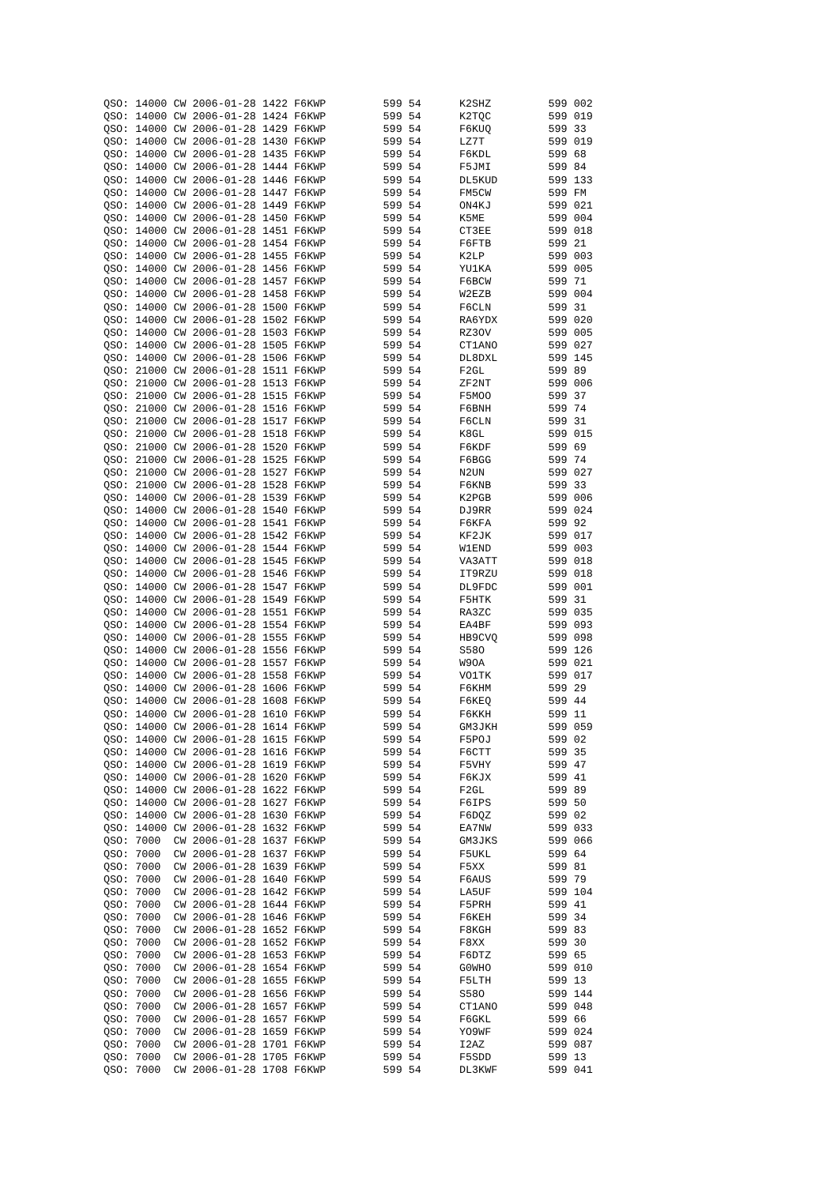QSO: 14000 CW 2006-01-28 1422 F6KWP         599 54      K2SHZ         599 002
QSO: 14000 CW 2006-01-28 1424 F6KWP         599 54      K2TQC         599 019
QSO: 14000 CW 2006-01-28 1429 F6KWP         599 54      F6KUQ         599 33
QSO: 14000 CW 2006-01-28 1430 F6KWP         599 54      LZ7T          599 019
QSO: 14000 CW 2006-01-28 1435 F6KWP         599 54      F6KDL         599 68
QSO: 14000 CW 2006-01-28 1444 F6KWP         599 54      F5JMI         599 84
QSO: 14000 CW 2006-01-28 1446 F6KWP         599 54      DL5KUD        599 133
QSO: 14000 CW 2006-01-28 1447 F6KWP         599 54      FM5CW         599 FM
QSO: 14000 CW 2006-01-28 1449 F6KWP         599 54      ON4KJ         599 021
QSO: 14000 CW 2006-01-28 1450 F6KWP         599 54      K5ME          599 004
QSO: 14000 CW 2006-01-28 1451 F6KWP         599 54      CT3EE         599 018
QSO: 14000 CW 2006-01-28 1454 F6KWP         599 54      F6FTB         599 21
QSO: 14000 CW 2006-01-28 1455 F6KWP         599 54      K2LP          599 003
QSO: 14000 CW 2006-01-28 1456 F6KWP         599 54      YU1KA         599 005
QSO: 14000 CW 2006-01-28 1457 F6KWP         599 54      F6BCW         599 71
QSO: 14000 CW 2006-01-28 1458 F6KWP         599 54      W2EZB         599 004
QSO: 14000 CW 2006-01-28 1500 F6KWP         599 54      F6CLN         599 31
QSO: 14000 CW 2006-01-28 1502 F6KWP         599 54      RA6YDX        599 020
QSO: 14000 CW 2006-01-28 1503 F6KWP         599 54      RZ3OV         599 005
QSO: 14000 CW 2006-01-28 1505 F6KWP         599 54      CT1ANO        599 027
QSO: 14000 CW 2006-01-28 1506 F6KWP         599 54      DL8DXL        599 145
QSO: 21000 CW 2006-01-28 1511 F6KWP         599 54      F2GL          599 89
QSO: 21000 CW 2006-01-28 1513 F6KWP         599 54      ZF2NT         599 006
QSO: 21000 CW 2006-01-28 1515 F6KWP         599 54      F5MOO         599 37
QSO: 21000 CW 2006-01-28 1516 F6KWP         599 54      F6BNH         599 74
QSO: 21000 CW 2006-01-28 1517 F6KWP         599 54      F6CLN         599 31
QSO: 21000 CW 2006-01-28 1518 F6KWP         599 54      K8GL          599 015
QSO: 21000 CW 2006-01-28 1520 F6KWP         599 54      F6KDF         599 69
QSO: 21000 CW 2006-01-28 1525 F6KWP         599 54      F6BGG         599 74
QSO: 21000 CW 2006-01-28 1527 F6KWP         599 54      N2UN          599 027
QSO: 21000 CW 2006-01-28 1528 F6KWP         599 54      F6KNB         599 33
QSO: 14000 CW 2006-01-28 1539 F6KWP         599 54      K2PGB         599 006
QSO: 14000 CW 2006-01-28 1540 F6KWP         599 54      DJ9RR         599 024
QSO: 14000 CW 2006-01-28 1541 F6KWP         599 54      F6KFA         599 92
QSO: 14000 CW 2006-01-28 1542 F6KWP         599 54      KF2JK         599 017
QSO: 14000 CW 2006-01-28 1544 F6KWP         599 54      W1END         599 003
QSO: 14000 CW 2006-01-28 1545 F6KWP         599 54      VA3ATT        599 018
QSO: 14000 CW 2006-01-28 1546 F6KWP         599 54      IT9RZU        599 018
QSO: 14000 CW 2006-01-28 1547 F6KWP         599 54      DL9FDC        599 001
QSO: 14000 CW 2006-01-28 1549 F6KWP         599 54      F5HTK         599 31
QSO: 14000 CW 2006-01-28 1551 F6KWP         599 54      RA3ZC         599 035
QSO: 14000 CW 2006-01-28 1554 F6KWP         599 54      EA4BF         599 093
QSO: 14000 CW 2006-01-28 1555 F6KWP         599 54      HB9CVQ        599 098
QSO: 14000 CW 2006-01-28 1556 F6KWP         599 54      S58O          599 126
QSO: 14000 CW 2006-01-28 1557 F6KWP         599 54      W9OA          599 021
QSO: 14000 CW 2006-01-28 1558 F6KWP         599 54      VO1TK         599 017
QSO: 14000 CW 2006-01-28 1606 F6KWP         599 54      F6KHM         599 29
QSO: 14000 CW 2006-01-28 1608 F6KWP         599 54      F6KEQ         599 44
QSO: 14000 CW 2006-01-28 1610 F6KWP         599 54      F6KKH         599 11
QSO: 14000 CW 2006-01-28 1614 F6KWP         599 54      GM3JKH        599 059
QSO: 14000 CW 2006-01-28 1615 F6KWP         599 54      F5POJ         599 02
QSO: 14000 CW 2006-01-28 1616 F6KWP         599 54      F6CTT         599 35
QSO: 14000 CW 2006-01-28 1619 F6KWP         599 54      F5VHY         599 47
QSO: 14000 CW 2006-01-28 1620 F6KWP         599 54      F6KJX         599 41
QSO: 14000 CW 2006-01-28 1622 F6KWP         599 54      F2GL          599 89
QSO: 14000 CW 2006-01-28 1627 F6KWP         599 54      F6IPS         599 50
QSO: 14000 CW 2006-01-28 1630 F6KWP         599 54      F6DQZ         599 02
QSO: 14000 CW 2006-01-28 1632 F6KWP         599 54      EA7NW         599 033
QSO: 7000  CW 2006-01-28 1637 F6KWP         599 54      GM3JKS        599 066
QSO: 7000  CW 2006-01-28 1637 F6KWP         599 54      F5UKL         599 64
QSO: 7000  CW 2006-01-28 1639 F6KWP         599 54      F5XX          599 81
QSO: 7000  CW 2006-01-28 1640 F6KWP         599 54      F6AUS         599 79
QSO: 7000  CW 2006-01-28 1642 F6KWP         599 54      LA5UF         599 104
QSO: 7000  CW 2006-01-28 1644 F6KWP         599 54      F5PRH         599 41
QSO: 7000  CW 2006-01-28 1646 F6KWP         599 54      F6KEH         599 34
QSO: 7000  CW 2006-01-28 1652 F6KWP         599 54      F8KGH         599 83
QSO: 7000  CW 2006-01-28 1652 F6KWP         599 54      F8XX          599 30
QSO: 7000  CW 2006-01-28 1653 F6KWP         599 54      F6DTZ         599 65
QSO: 7000  CW 2006-01-28 1654 F6KWP         599 54      G0WHO         599 010
QSO: 7000  CW 2006-01-28 1655 F6KWP         599 54      F5LTH         599 13
QSO: 7000  CW 2006-01-28 1656 F6KWP         599 54      S58O          599 144
QSO: 7000  CW 2006-01-28 1657 F6KWP         599 54      CT1ANO        599 048
QSO: 7000  CW 2006-01-28 1657 F6KWP         599 54      F6GKL         599 66
QSO: 7000  CW 2006-01-28 1659 F6KWP         599 54      YO9WF         599 024
QSO: 7000  CW 2006-01-28 1701 F6KWP         599 54      I2AZ          599 087
QSO: 7000  CW 2006-01-28 1705 F6KWP         599 54      F5SDD         599 13
QSO: 7000  CW 2006-01-28 1708 F6KWP         599 54      DL3KWF        599 041